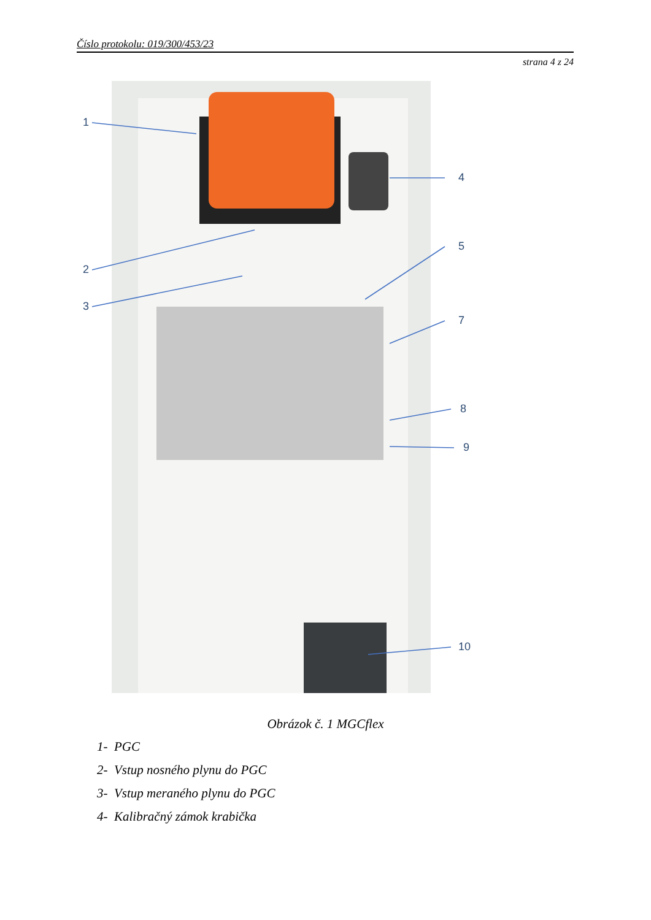Číslo protokolu: 019/300/453/23
strana 4 z 24
1
2
3
4
5
7
8
9
10
Obrázok č. 1 MGCflex
1- PGC
2- Vstup nosného plynu do PGC
3- Vstup meraného plynu do PGC
4- Kalibračný zámok krabička